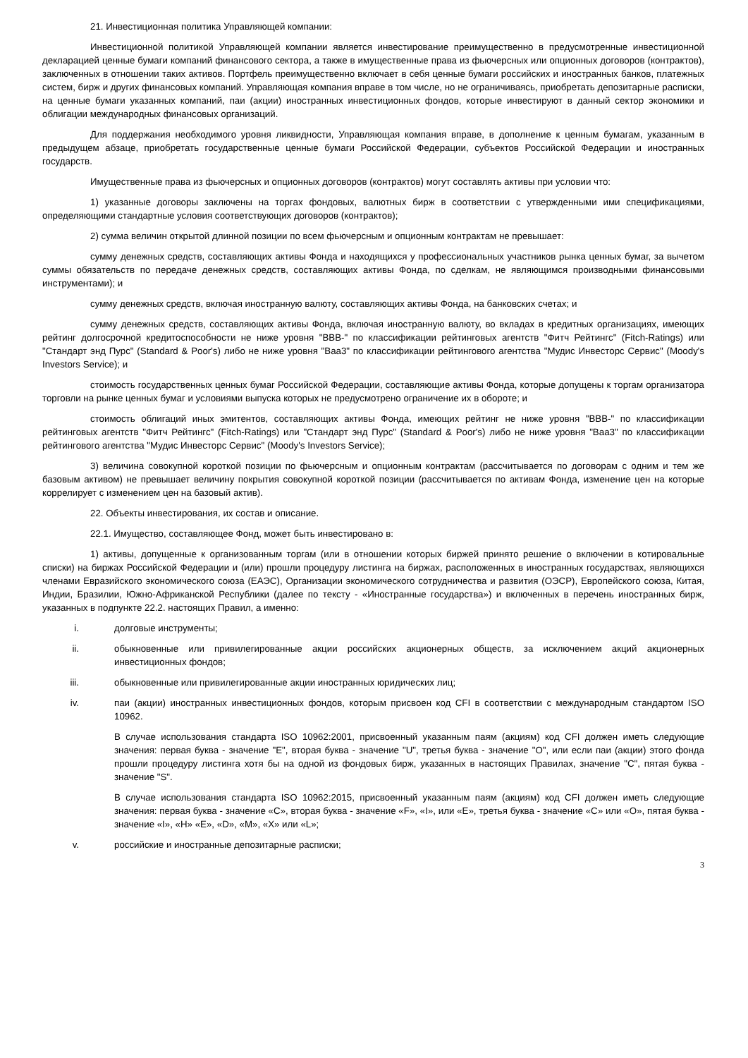21. Инвестиционная политика Управляющей компании:
Инвестиционной политикой Управляющей компании является инвестирование преимущественно в предусмотренные инвестиционной декларацией ценные бумаги компаний финансового сектора, а также в имущественные права из фьючерсных или опционных договоров (контрактов), заключенных в отношении таких активов. Портфель преимущественно включает в себя ценные бумаги российских и иностранных банков, платежных систем, бирж и других финансовых компаний. Управляющая компания вправе в том числе, но не ограничиваясь, приобретать депозитарные расписки, на ценные бумаги указанных компаний, паи (акции) иностранных инвестиционных фондов, которые инвестируют в данный сектор экономики и облигации международных финансовых организаций.
Для поддержания необходимого уровня ликвидности, Управляющая компания вправе, в дополнение к ценным бумагам, указанным в предыдущем абзаце, приобретать государственные ценные бумаги Российской Федерации, субъектов Российской Федерации и иностранных государств.
Имущественные права из фьючерсных и опционных договоров (контрактов) могут составлять активы при условии что:
1) указанные договоры заключены на торгах фондовых, валютных бирж в соответствии с утвержденными ими спецификациями, определяющими стандартные условия соответствующих договоров (контрактов);
2) сумма величин открытой длинной позиции по всем фьючерсным и опционным контрактам не превышает:
сумму денежных средств, составляющих активы Фонда и находящихся у профессиональных участников рынка ценных бумаг, за вычетом суммы обязательств по передаче денежных средств, составляющих активы Фонда, по сделкам, не являющимся производными финансовыми инструментами); и
сумму денежных средств, включая иностранную валюту, составляющих активы Фонда, на банковских счетах; и
сумму денежных средств, составляющих активы Фонда, включая иностранную валюту, во вкладах в кредитных организациях, имеющих рейтинг долгосрочной кредитоспособности не ниже уровня "BBB-" по классификации рейтинговых агентств "Фитч Рейтингс" (Fitch-Ratings) или "Стандарт энд Пурс" (Standard & Poor's) либо не ниже уровня "Baa3" по классификации рейтингового агентства "Мудис Инвесторс Сервис" (Moody's Investors Service); и
стоимость государственных ценных бумаг Российской Федерации, составляющие активы Фонда, которые допущены к торгам организатора торговли на рынке ценных бумаг и условиями выпуска которых не предусмотрено ограничение их в обороте; и
стоимость облигаций иных эмитентов, составляющих активы Фонда, имеющих рейтинг не ниже уровня "BBB-" по классификации рейтинговых агентств "Фитч Рейтингс" (Fitch-Ratings) или "Стандарт энд Пурс" (Standard & Poor's) либо не ниже уровня "Baa3" по классификации рейтингового агентства "Мудис Инвесторс Сервис" (Moody's Investors Service);
3) величина совокупной короткой позиции по фьючерсным и опционным контрактам (рассчитывается по договорам с одним и тем же базовым активом) не превышает величину покрытия совокупной короткой позиции (рассчитывается по активам Фонда, изменение цен на которые коррелирует с изменением цен на базовый актив).
22. Объекты инвестирования, их состав и описание.
22.1. Имущество, составляющее Фонд, может быть инвестировано в:
1) активы, допущенные к организованным торгам (или в отношении которых биржей принято решение о включении в котировальные списки) на биржах Российской Федерации и (или) прошли процедуру листинга на биржах, расположенных в иностранных государствах, являющихся членами Евразийского экономического союза (ЕАЭС), Организации экономического сотрудничества и развития (ОЭСР), Европейского союза, Китая, Индии, Бразилии, Южно-Африканской Республики (далее по тексту - «Иностранные государства») и включенных в перечень иностранных бирж, указанных в подпункте 22.2. настоящих Правил, а именно:
i. долговые инструменты;
ii. обыкновенные или привилегированные акции российских акционерных обществ, за исключением акций акционерных инвестиционных фондов;
iii. обыкновенные или привилегированные акции иностранных юридических лиц;
iv. паи (акции) иностранных инвестиционных фондов, которым присвоен код CFI в соответствии с международным стандартом ISO 10962.
В случае использования стандарта ISO 10962:2001, присвоенный указанным паям (акциям) код CFI должен иметь следующие значения: первая буква - значение "E", вторая буква - значение "U", третья буква - значение "O", или если паи (акции) этого фонда прошли процедуру листинга хотя бы на одной из фондовых бирж, указанных в настоящих Правилах, значение "C", пятая буква - значение "S".
В случае использования стандарта ISO 10962:2015, присвоенный указанным паям (акциям) код CFI должен иметь следующие значения: первая буква - значение «C», вторая буква - значение «F», «I», или «E», третья буква - значение «C» или «O», пятая буква - значение «I», «H» «E», «D», «M», «X» или «L»;
v. российские и иностранные депозитарные расписки;
3